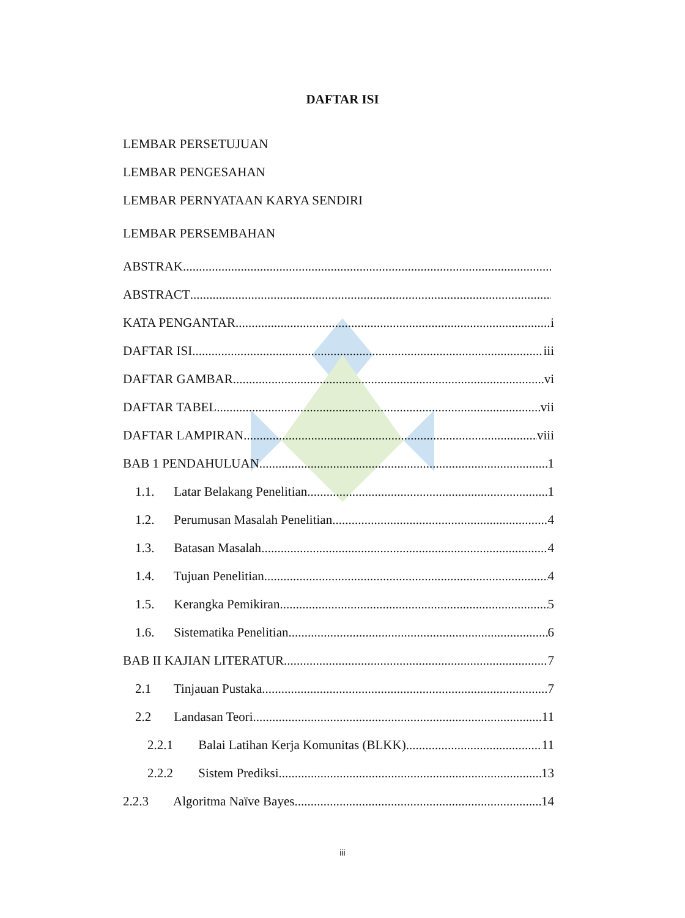DAFTAR ISI
LEMBAR PERSETUJUAN
LEMBAR PENGESAHAN
LEMBAR PERNYATAAN KARYA SENDIRI
LEMBAR PERSEMBAHAN
ABSTRAK
ABSTRACT
KATA PENGANTAR i
DAFTAR ISI iii
DAFTAR GAMBAR vi
DAFTAR TABEL vii
DAFTAR LAMPIRAN viii
BAB 1 PENDAHULUAN 1
1.1. Latar Belakang Penelitian 1
1.2. Perumusan Masalah Penelitian 4
1.3. Batasan Masalah 4
1.4. Tujuan Penelitian 4
1.5. Kerangka Pemikiran 5
1.6. Sistematika Penelitian 6
BAB II KAJIAN LITERATUR 7
2.1 Tinjauan Pustaka 7
2.2 Landasan Teori 11
2.2.1 Balai Latihan Kerja Komunitas (BLKK) 11
2.2.2 Sistem Prediksi 13
2.2.3 Algoritma Naïve Bayes 14
iii